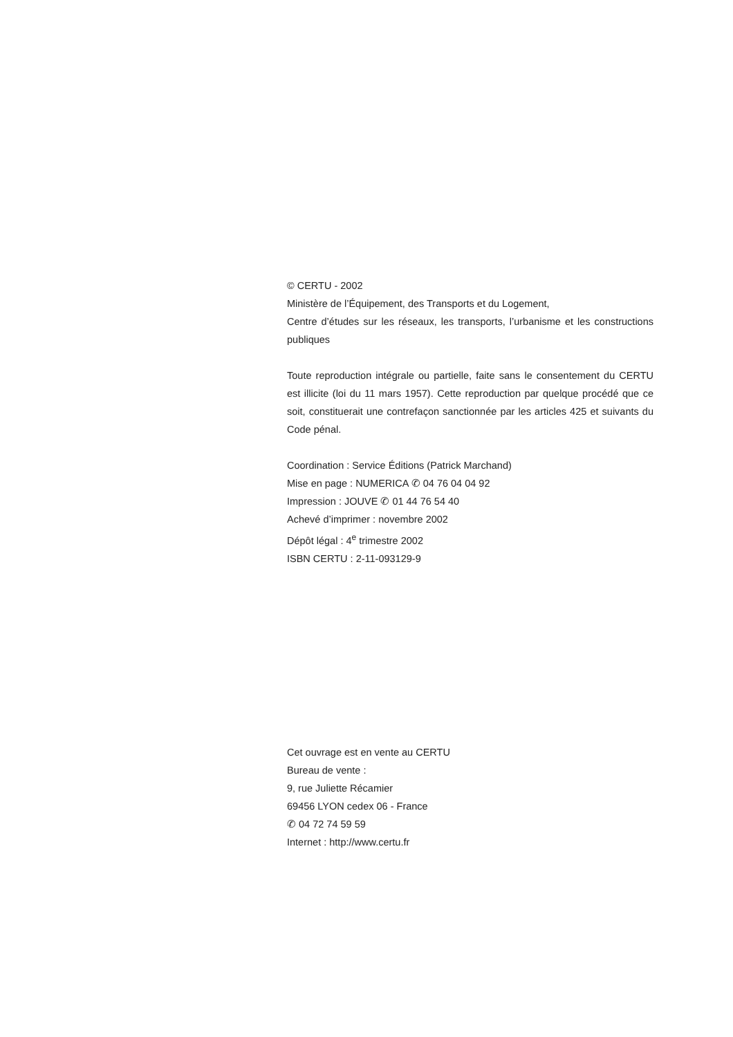© CERTU - 2002
Ministère de l’Équipement, des Transports et du Logement,
Centre d’études sur les réseaux, les transports, l’urbanisme et les constructions publiques
Toute reproduction intégrale ou partielle, faite sans le consentement du CERTU est illicite (loi du 11 mars 1957). Cette reproduction par quelque procédé que ce soit, constituerait une contrefaçon sanctionnée par les articles 425 et suivants du Code pénal.
Coordination : Service Éditions (Patrick Marchand)
Mise en page : NUMERICA ✆ 04 76 04 04 92
Impression : JOUVE ✆ 01 44 76 54 40
Achevé d’imprimer : novembre 2002
Dépôt légal : 4<sup>e</sup> trimestre 2002
ISBN CERTU : 2-11-093129-9
Cet ouvrage est en vente au CERTU
Bureau de vente :
9, rue Juliette Récamier
69456 LYON cedex 06 - France
✆ 04 72 74 59 59
Internet : http://www.certu.fr